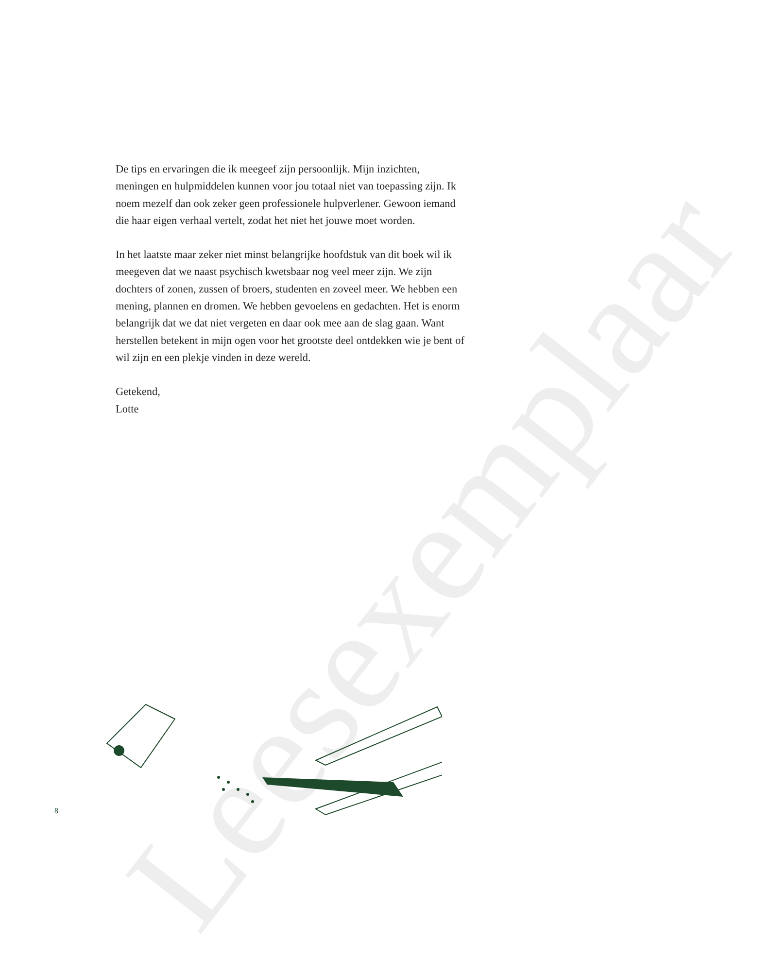Leesexemplaar
De tips en ervaringen die ik meegeef zijn persoonlijk. Mijn inzichten, meningen en hulpmiddelen kunnen voor jou totaal niet van toepassing zijn. Ik noem mezelf dan ook zeker geen professionele hulpverlener. Gewoon iemand die haar eigen verhaal vertelt, zodat het niet het jouwe moet worden.
In het laatste maar zeker niet minst belangrijke hoofdstuk van dit boek wil ik meegeven dat we naast psychisch kwetsbaar nog veel meer zijn. We zijn dochters of zonen, zussen of broers, studenten en zoveel meer. We hebben een mening, plannen en dromen. We hebben gevoelens en gedachten. Het is enorm belangrijk dat we dat niet vergeten en daar ook mee aan de slag gaan. Want herstellen betekent in mijn ogen voor het grootste deel ontdekken wie je bent of wil zijn en een plekje vinden in deze wereld.
Getekend,
Lotte
8